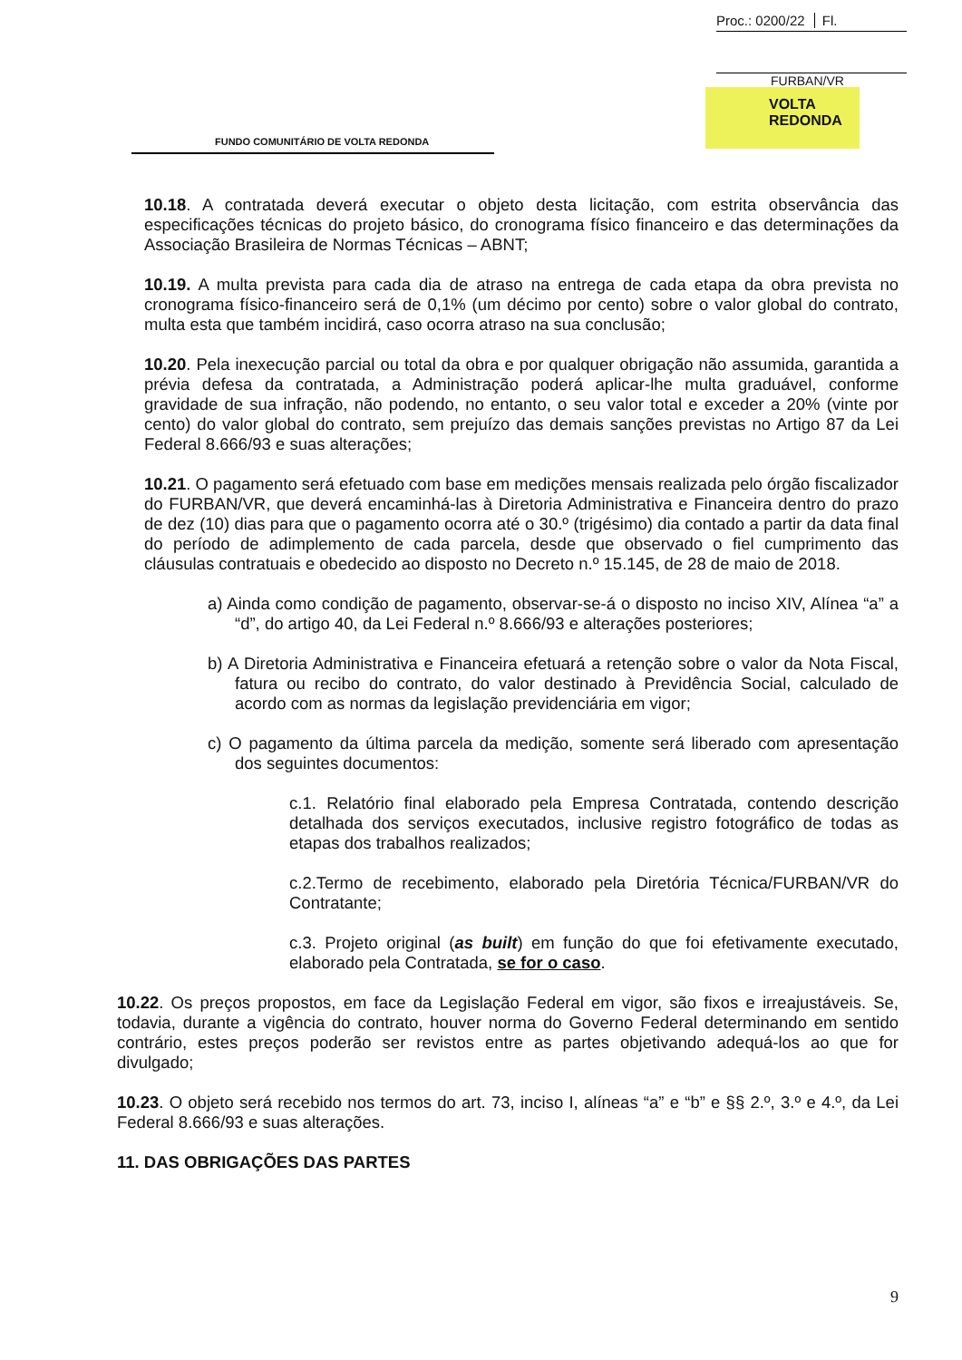Proc.: 0200/22 Fl.
FURBAN/VR
FUNDO COMUNITÁRIO DE VOLTA REDONDA
VOLTA
REDONDA
10.18. A contratada deverá executar o objeto desta licitação, com estrita observância das especificações técnicas do projeto básico, do cronograma físico financeiro e das determinações da Associação Brasileira de Normas Técnicas – ABNT;
10.19. A multa prevista para cada dia de atraso na entrega de cada etapa da obra prevista no cronograma físico-financeiro será de 0,1% (um décimo por cento) sobre o valor global do contrato, multa esta que também incidirá, caso ocorra atraso na sua conclusão;
10.20. Pela inexecução parcial ou total da obra e por qualquer obrigação não assumida, garantida a prévia defesa da contratada, a Administração poderá aplicar-lhe multa graduável, conforme gravidade de sua infração, não podendo, no entanto, o seu valor total e exceder a 20% (vinte por cento) do valor global do contrato, sem prejuízo das demais sanções previstas no Artigo 87 da Lei Federal 8.666/93 e suas alterações;
10.21. O pagamento será efetuado com base em medições mensais realizada pelo órgão fiscalizador do FURBAN/VR, que deverá encaminhá-las à Diretoria Administrativa e Financeira dentro do prazo de dez (10) dias para que o pagamento ocorra até o 30.º (trigésimo) dia contado a partir da data final do período de adimplemento de cada parcela, desde que observado o fiel cumprimento das cláusulas contratuais e obedecido ao disposto no Decreto n.º 15.145, de 28 de maio de 2018.
a) Ainda como condição de pagamento, observar-se-á o disposto no inciso XIV, Alínea “a” a “d”, do artigo 40, da Lei Federal n.º 8.666/93 e alterações posteriores;
b) A Diretoria Administrativa e Financeira efetuará a retenção sobre o valor da Nota Fiscal, fatura ou recibo do contrato, do valor destinado à Previdência Social, calculado de acordo com as normas da legislação previdenciária em vigor;
c) O pagamento da última parcela da medição, somente será liberado com apresentação dos seguintes documentos:
c.1. Relatório final elaborado pela Empresa Contratada, contendo descrição detalhada dos serviços executados, inclusive registro fotográfico de todas as etapas dos trabalhos realizados;
c.2.Termo de recebimento, elaborado pela Diretória Técnica/FURBAN/VR do Contratante;
c.3. Projeto original (as built) em função do que foi efetivamente executado, elaborado pela Contratada, se for o caso.
10.22. Os preços propostos, em face da Legislação Federal em vigor, são fixos e irreajustáveis. Se, todavia, durante a vigência do contrato, houver norma do Governo Federal determinando em sentido contrário, estes preços poderão ser revistos entre as partes objetivando adequá-los ao que for divulgado;
10.23. O objeto será recebido nos termos do art. 73, inciso I, alíneas “a” e “b” e §§ 2.º, 3.º e 4.º, da Lei Federal 8.666/93 e suas alterações.
11. DAS OBRIGAÇÕES DAS PARTES
9